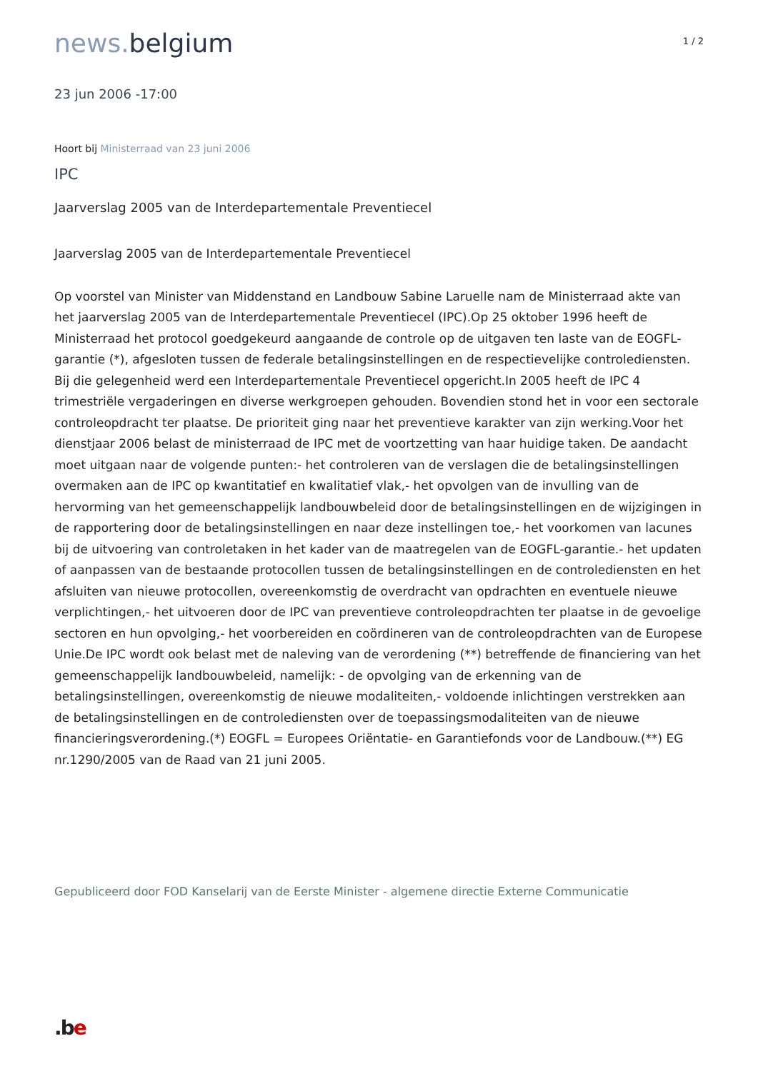news. belgium
1 / 2
23 jun 2006 -17:00
Hoort bij Ministerraad van 23 juni 2006
IPC
Jaarverslag 2005 van de Interdepartementale Preventiecel
Jaarverslag 2005 van de Interdepartementale Preventiecel
Op voorstel van Minister van Middenstand en Landbouw Sabine Laruelle nam de Ministerraad akte van het jaarverslag 2005 van de Interdepartementale Preventiecel (IPC).Op 25 oktober 1996 heeft de Ministerraad het protocol goedgekeurd aangaande de controle op de uitgaven ten laste van de EOGFL-garantie (*), afgesloten tussen de federale betalingsinstellingen en de respectievelijke controlediensten. Bij die gelegenheid werd een Interdepartementale Preventiecel opgericht.In 2005 heeft de IPC 4 trimestriële vergaderingen en diverse werkgroepen gehouden. Bovendien stond het in voor een sectorale controleopdracht ter plaatse. De prioriteit ging naar het preventieve karakter van zijn werking.Voor het dienstjaar 2006 belast de ministerraad de IPC met de voortzetting van haar huidige taken. De aandacht moet uitgaan naar de volgende punten:- het controleren van de verslagen die de betalingsinstellingen overmaken aan de IPC op kwantitatief en kwalitatief vlak,- het opvolgen van de invulling van de hervorming van het gemeenschappelijk landbouwbeleid door de betalingsinstellingen en de wijzigingen in de rapportering door de betalingsinstellingen en naar deze instellingen toe,- het voorkomen van lacunes bij de uitvoering van controletaken in het kader van de maatregelen van de EOGFL-garantie.- het updaten of aanpassen van de bestaande protocollen tussen de betalingsinstellingen en de controlediensten en het afsluiten van nieuwe protocollen, overeenkomstig de overdracht van opdrachten en eventuele nieuwe verplichtingen,- het uitvoeren door de IPC van preventieve controleopdrachten ter plaatse in de gevoelige sectoren en hun opvolging,- het voorbereiden en coördineren van de controleopdrachten van de Europese Unie.De IPC wordt ook belast met de naleving van de verordening (**) betreffende de financiering van het gemeenschappelijk landbouwbeleid, namelijk: - de opvolging van de erkenning van de betalingsinstellingen, overeenkomstig de nieuwe modaliteiten,- voldoende inlichtingen verstrekken aan de betalingsinstellingen en de controlediensten over de toepassingsmodaliteiten van de nieuwe financieringsverordening.(*) EOGFL = Europees Oriëntatie- en Garantiefonds voor de Landbouw.(**) EG nr.1290/2005 van de Raad van 21 juni 2005.
Gepubliceerd door FOD Kanselarij van de Eerste Minister - algemene directie Externe Communicatie
.be